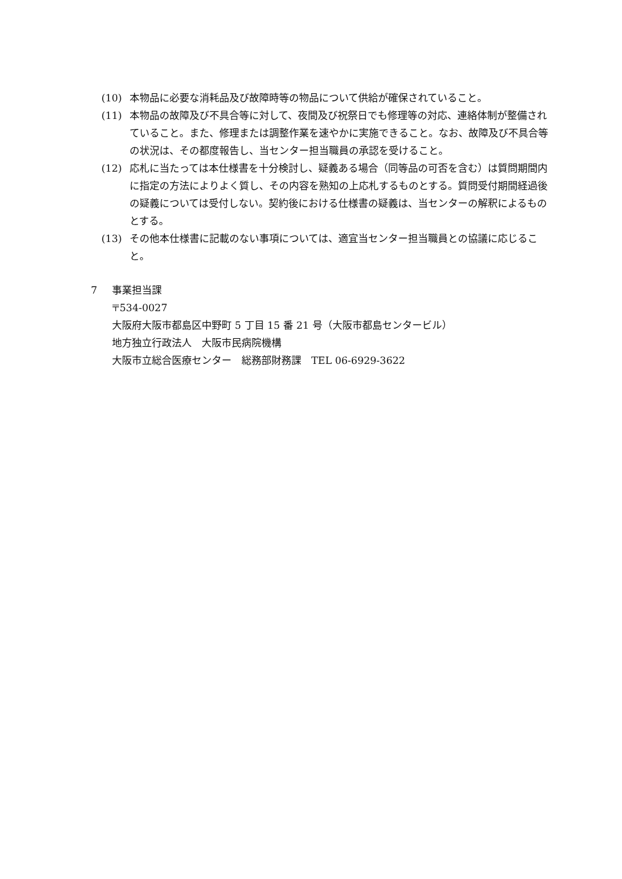(10) 本物品に必要な消耗品及び故障時等の物品について供給が確保されていること。
(11) 本物品の故障及び不具合等に対して、夜間及び祝祭日でも修理等の対応、連絡体制が整備されていること。また、修理または調整作業を速やかに実施できること。なお、故障及び不具合等の状況は、その都度報告し、当センター担当職員の承認を受けること。
(12) 応札に当たっては本仕様書を十分検討し、疑義ある場合（同等品の可否を含む）は質問期間内に指定の方法によりよく質し、その内容を熟知の上応札するものとする。質問受付期間経過後の疑義については受付しない。契約後における仕様書の疑義は、当センターの解釈によるものとする。
(13) その他本仕様書に記載のない事項については、適宜当センター担当職員との協議に応じること。
7 事業担当課
〒534-0027
大阪府大阪市都島区中野町 5 丁目 15 番 21 号（大阪市都島センタービル）
地方独立行政法人　大阪市民病院機構
大阪市立総合医療センター　総務部財務課　TEL 06-6929-3622